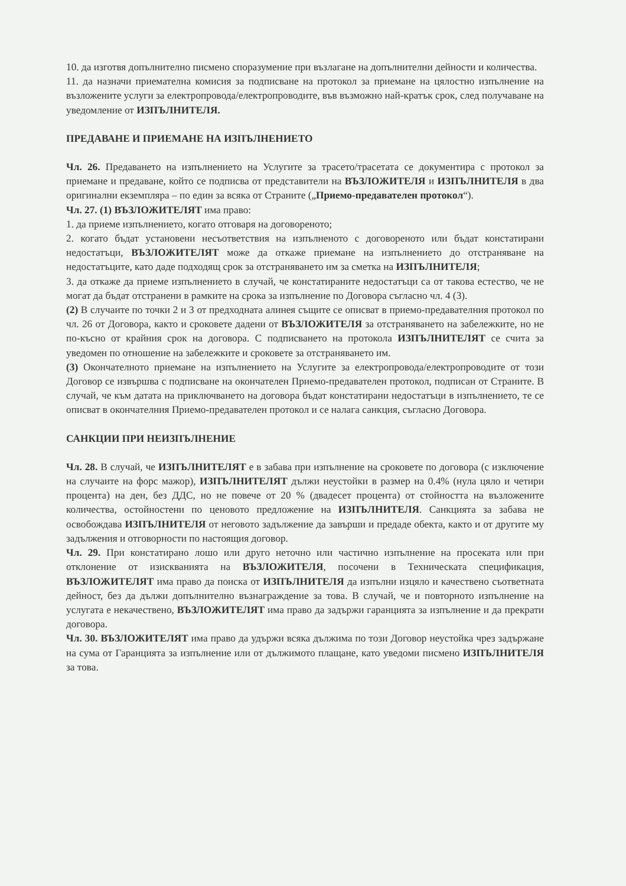10. да изготвя допълнително писмено споразумение при възлагане на допълнителни дейности и количества.
11. да назначи приемателна комисия за подписване на протокол за приемане на цялостно изпълнение на възложените услуги за електропровода/електропроводите, във възможно най-кратък срок, след получаване на уведомление от ИЗПЪЛНИТЕЛЯ.
ПРЕДАВАНЕ И ПРИЕМАНЕ НА ИЗПЪЛНЕНИЕТО
Чл. 26. Предаването на изпълнението на Услугите за трасето/трасетата се документира с протокол за приемане и предаване, който се подписва от представители на ВЪЗЛОЖИТЕЛЯ и ИЗПЪЛНИТЕЛЯ в два оригинални екземпляра – по един за всяка от Страните („Приемо-предавателен протокол“).
Чл. 27. (1) ВЪЗЛОЖИТЕЛЯТ има право:
1. да приеме изпълнението, когато отговаря на договореното;
2. когато бъдат установени несъответствия на изпълненото с договореното или бъдат констатирани недостатъци, ВЪЗЛОЖИТЕЛЯТ може да откаже приемане на изпълнението до отстраняване на недостатъците, като даде подходящ срок за отстраняването им за сметка на ИЗПЪЛНИТЕЛЯ;
3. да откаже да приеме изпълнението в случай, че констатираните недостатъци са от такова естество, че не могат да бъдат отстранени в рамките на срока за изпълнение по Договора съгласно чл. 4 (3).
(2) В случаите по точки 2 и 3 от предходната алинея същите се описват в приемо-предавателния протокол по чл. 26 от Договора, както и сроковете дадени от ВЪЗЛОЖИТЕЛЯ за отстраняването на забележките, но не по-късно от крайния срок на договора. С подписването на протокола ИЗПЪЛНИТЕЛЯТ се счита за уведомен по отношение на забележките и сроковете за отстраняването им.
(3) Окончателното приемане на изпълнението на Услугите за електропровода/електропроводите от този Договор се извършва с подписване на окончателен Приемо-предавателен протокол, подписан от Страните. В случай, че към датата на приключването на договора бъдат констатирани недостатъци в изпълнението, те се описват в окончателния Приемо-предавателен протокол и се налага санкция, съгласно Договора.
САНКЦИИ ПРИ НЕИЗПЪЛНЕНИЕ
Чл. 28. В случай, че ИЗПЪЛНИТЕЛЯТ е в забава при изпълнение на сроковете по договора (с изключение на случаите на форс мажор), ИЗПЪЛНИТЕЛЯТ дължи неустойки в размер на 0.4% (нула цяло и четири процента) на ден, без ДДС, но не повече от 20 % (двадесет процента) от стойността на възложените количества, остойностени по ценовото предложение на ИЗПЪЛНИТЕЛЯ. Санкцията за забава не освобождава ИЗПЪЛНИТЕЛЯ от неговото задължение да завърши и предаде обекта, както и от другите му задължения и отговорности по настоящия договор.
Чл. 29. При констатирано лошо или друго неточно или частично изпълнение на просеката или при отклонение от изискванията на ВЪЗЛОЖИТЕЛЯ, посочени в Техническата спецификация, ВЪЗЛОЖИТЕЛЯТ има право да поиска от ИЗПЪЛНИТЕЛЯ да изпълни изцяло и качествено съответната дейност, без да дължи допълнително възнаграждение за това. В случай, че и повторното изпълнение на услугата е некачествено, ВЪЗЛОЖИТЕЛЯТ има право да задържи гаранцията за изпълнение и да прекрати договора.
Чл. 30. ВЪЗЛОЖИТЕЛЯТ има право да удържи всяка дължима по този Договор неустойка чрез задържане на сума от Гаранцията за изпълнение или от дължимото плащане, като уведоми писмено ИЗПЪЛНИТЕЛЯ за това.